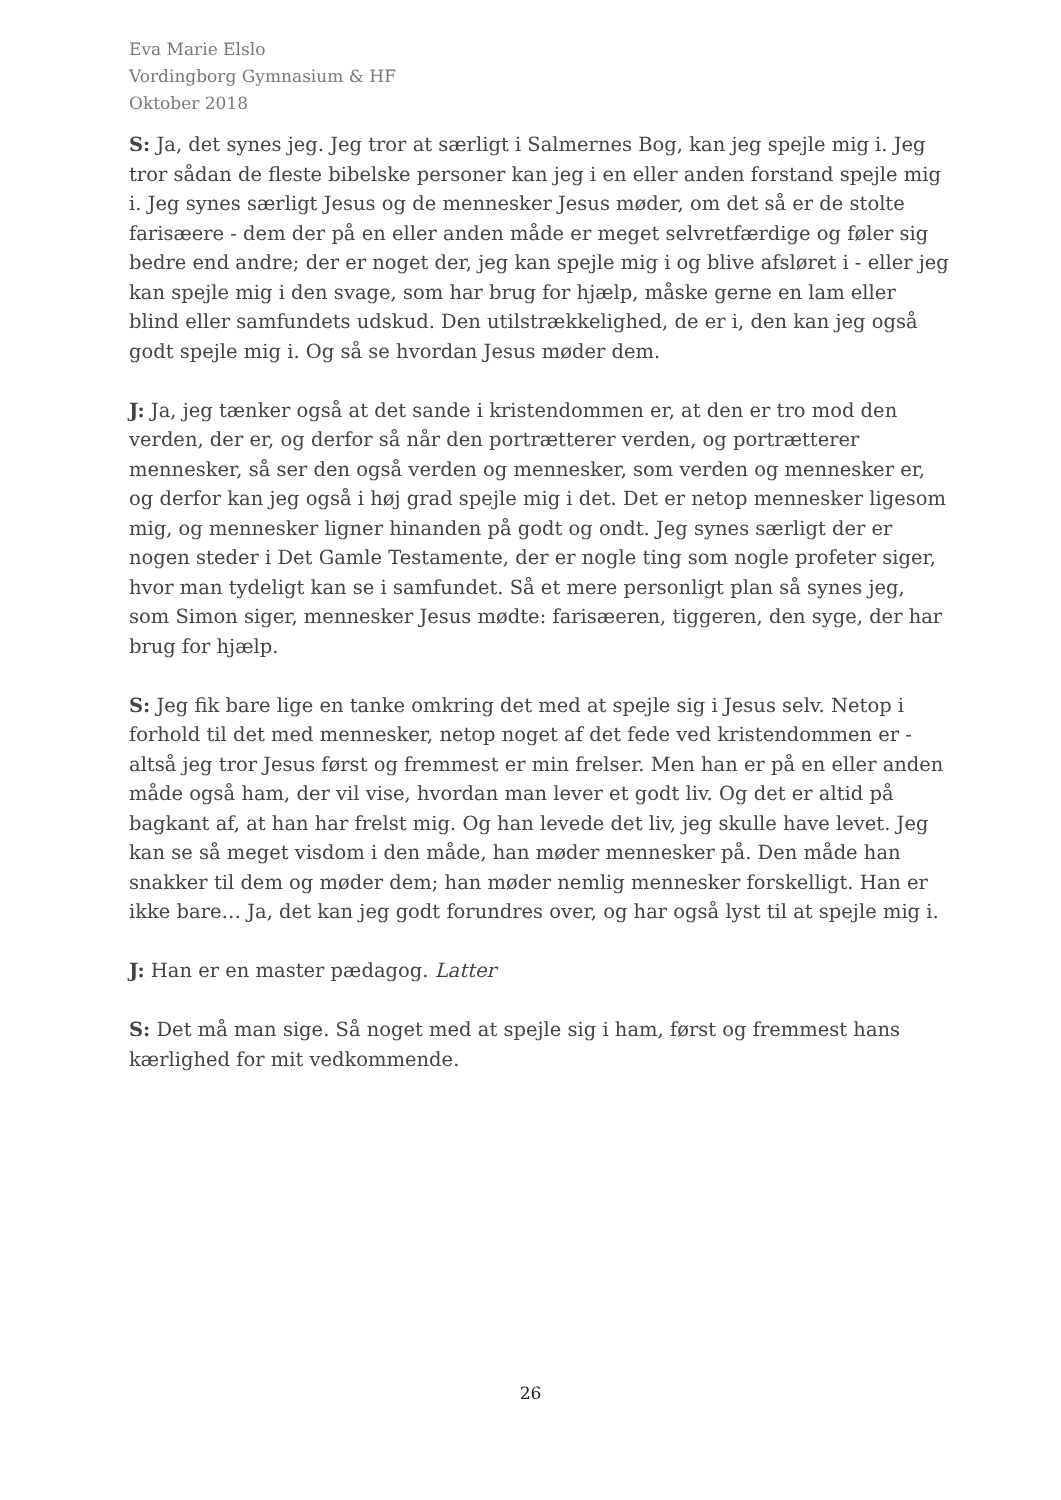Eva Marie Elslo
Vordingborg Gymnasium & HF
Oktober 2018
S: Ja, det synes jeg. Jeg tror at særligt i Salmernes Bog, kan jeg spejle mig i. Jeg tror sådan de fleste bibelske personer kan jeg i en eller anden forstand spejle mig i. Jeg synes særligt Jesus og de mennesker Jesus møder, om det så er de stolte farisæere - dem der på en eller anden måde er meget selvretfærdige og føler sig bedre end andre; der er noget der, jeg kan spejle mig i og blive afsløret i - eller jeg kan spejle mig i den svage, som har brug for hjælp, måske gerne en lam eller blind eller samfundets udskud. Den utilstrækkelighed, de er i, den kan jeg også godt spejle mig i. Og så se hvordan Jesus møder dem.
J: Ja, jeg tænker også at det sande i kristendommen er, at den er tro mod den verden, der er, og derfor så når den portrætterer verden, og portrætterer mennesker, så ser den også verden og mennesker, som verden og mennesker er, og derfor kan jeg også i høj grad spejle mig i det. Det er netop mennesker ligesom mig, og mennesker ligner hinanden på godt og ondt. Jeg synes særligt der er nogen steder i Det Gamle Testamente, der er nogle ting som nogle profeter siger, hvor man tydeligt kan se i samfundet. Så et mere personligt plan så synes jeg, som Simon siger, mennesker Jesus mødte: farisæeren, tiggeren, den syge, der har brug for hjælp.
S: Jeg fik bare lige en tanke omkring det med at spejle sig i Jesus selv. Netop i forhold til det med mennesker, netop noget af det fede ved kristendommen er - altså jeg tror Jesus først og fremmest er min frelser. Men han er på en eller anden måde også ham, der vil vise, hvordan man lever et godt liv. Og det er altid på bagkant af, at han har frelst mig. Og han levede det liv, jeg skulle have levet. Jeg kan se så meget visdom i den måde, han møder mennesker på. Den måde han snakker til dem og møder dem; han møder nemlig mennesker forskelligt. Han er ikke bare… Ja, det kan jeg godt forundres over, og har også lyst til at spejle mig i.
J: Han er en master pædagog. Latter
S: Det må man sige. Så noget med at spejle sig i ham, først og fremmest hans kærlighed for mit vedkommende.
26